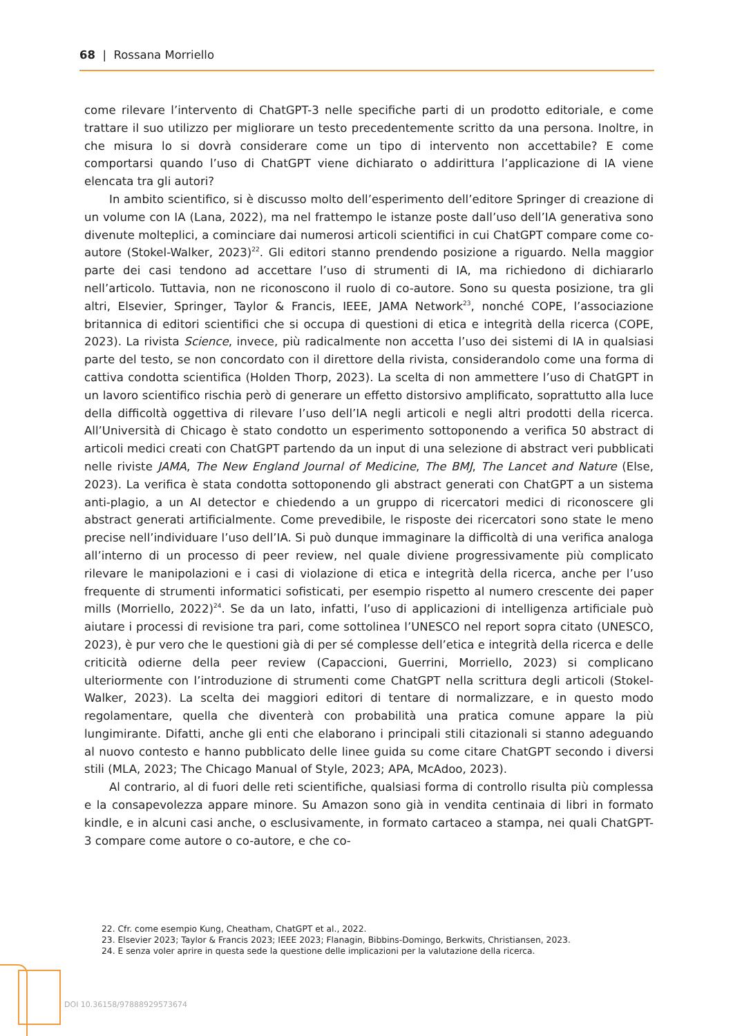68 | Rossana Morriello
come rilevare l’intervento di ChatGPT-3 nelle specifiche parti di un prodotto editoriale, e come trattare il suo utilizzo per migliorare un testo precedentemente scritto da una persona. Inoltre, in che misura lo si dovrà considerare come un tipo di intervento non accettabile? E come comportarsi quando l’uso di ChatGPT viene dichiarato o addirittura l’applicazione di IA viene elencata tra gli autori?
In ambito scientifico, si è discusso molto dell’esperimento dell’editore Springer di creazione di un volume con IA (Lana, 2022), ma nel frattempo le istanze poste dall’uso dell’IA generativa sono divenute molteplici, a cominciare dai numerosi articoli scientifici in cui ChatGPT compare come co-autore (Stokel-Walker, 2023)<sup>22</sup>. Gli editori stanno prendendo posizione a riguardo. Nella maggior parte dei casi tendono ad accettare l’uso di strumenti di IA, ma richiedono di dichiararlo nell’articolo. Tuttavia, non ne riconoscono il ruolo di co-autore. Sono su questa posizione, tra gli altri, Elsevier, Springer, Taylor & Francis, IEEE, JAMA Network<sup>23</sup>, nonché COPE, l’associazione britannica di editori scientifici che si occupa di questioni di etica e integrità della ricerca (COPE, 2023). La rivista Science, invece, più radicalmente non accetta l’uso dei sistemi di IA in qualsiasi parte del testo, se non concordato con il direttore della rivista, considerandolo come una forma di cattiva condotta scientifica (Holden Thorp, 2023). La scelta di non ammettere l’uso di ChatGPT in un lavoro scientifico rischia però di generare un effetto distorsivo amplificato, soprattutto alla luce della difficoltà oggettiva di rilevare l’uso dell’IA negli articoli e negli altri prodotti della ricerca. All’Università di Chicago è stato condotto un esperimento sottoponendo a verifica 50 abstract di articoli medici creati con ChatGPT partendo da un input di una selezione di abstract veri pubblicati nelle riviste JAMA, The New England Journal of Medicine, The BMJ, The Lancet and Nature (Else, 2023). La verifica è stata condotta sottoponendo gli abstract generati con ChatGPT a un sistema anti-plagio, a un AI detector e chiedendo a un gruppo di ricercatori medici di riconoscere gli abstract generati artificialmente. Come prevedibile, le risposte dei ricercatori sono state le meno precise nell’individuare l’uso dell’IA. Si può dunque immaginare la difficoltà di una verifica analoga all’interno di un processo di peer review, nel quale diviene progressivamente più complicato rilevare le manipolazioni e i casi di violazione di etica e integrità della ricerca, anche per l’uso frequente di strumenti informatici sofisticati, per esempio rispetto al numero crescente dei paper mills (Morriello, 2022)<sup>24</sup>. Se da un lato, infatti, l’uso di applicazioni di intelligenza artificiale può aiutare i processi di revisione tra pari, come sottolinea l’UNESCO nel report sopra citato (UNESCO, 2023), è pur vero che le questioni già di per sé complesse dell’etica e integrità della ricerca e delle criticità odierne della peer review (Capaccioni, Guerrini, Morriello, 2023) si complicano ulteriormente con l’introduzione di strumenti come ChatGPT nella scrittura degli articoli (Stokel-Walker, 2023). La scelta dei maggiori editori di tentare di normalizzare, e in questo modo regolamentare, quella che diventerà con probabilità una pratica comune appare la più lungimirante. Difatti, anche gli enti che elaborano i principali stili citazionali si stanno adeguando al nuovo contesto e hanno pubblicato delle linee guida su come citare ChatGPT secondo i diversi stili (MLA, 2023; The Chicago Manual of Style, 2023; APA, McAdoo, 2023).
Al contrario, al di fuori delle reti scientifiche, qualsiasi forma di controllo risulta più complessa e la consapevolezza appare minore. Su Amazon sono già in vendita centinaia di libri in formato kindle, e in alcuni casi anche, o esclusivamente, in formato cartaceo a stampa, nei quali ChatGPT-3 compare come autore o co-autore, e che co-
22. Cfr. come esempio Kung, Cheatham, ChatGPT et al., 2022.
23. Elsevier 2023; Taylor & Francis 2023; IEEE 2023; Flanagin, Bibbins-Domingo, Berkwits, Christiansen, 2023.
24. E senza voler aprire in questa sede la questione delle implicazioni per la valutazione della ricerca.
DOI 10.36158/97888929573674